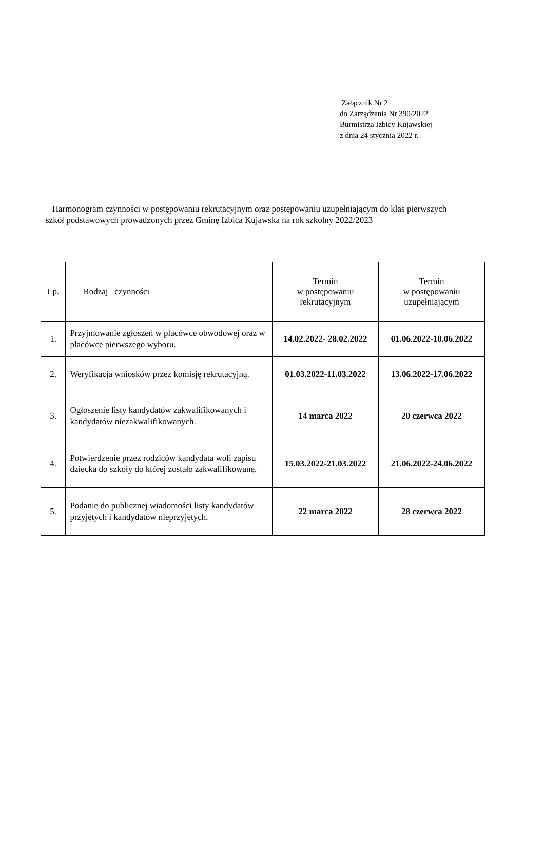Załącznik Nr 2
do Zarządzenia Nr 390/2022
Burmistrza Izbicy Kujawskiej
z dnia 24 stycznia 2022 r.
Harmonogram czynności w postępowaniu rekrutacyjnym oraz postępowaniu uzupełniającym do klas pierwszych szkół podstawowych prowadzonych przez Gminę Izbica Kujawska na rok szkolny 2022/2023
| Lp. | Rodzaj czynności | Termin w postępowaniu rekrutacyjnym | Termin w postępowaniu uzupełniającym |
| --- | --- | --- | --- |
| 1. | Przyjmowanie zgłoszeń w placówce obwodowej oraz w placówce pierwszego wyboru. | 14.02.2022- 28.02.2022 | 01.06.2022-10.06.2022 |
| 2. | Weryfikacja wniosków przez komisję rekrutacyjną. | 01.03.2022-11.03.2022 | 13.06.2022-17.06.2022 |
| 3. | Ogłoszenie listy kandydatów zakwalifikowanych i kandydatów niezakwalifikowanych. | 14 marca 2022 | 20 czerwca 2022 |
| 4. | Potwierdzenie przez rodziców kandydata woli zapisu dziecka do szkoły do której zostało zakwalifikowane. | 15.03.2022-21.03.2022 | 21.06.2022-24.06.2022 |
| 5. | Podanie do publicznej wiadomości listy kandydatów przyjętych i kandydatów nieprzyjętych. | 22 marca 2022 | 28 czerwca 2022 |